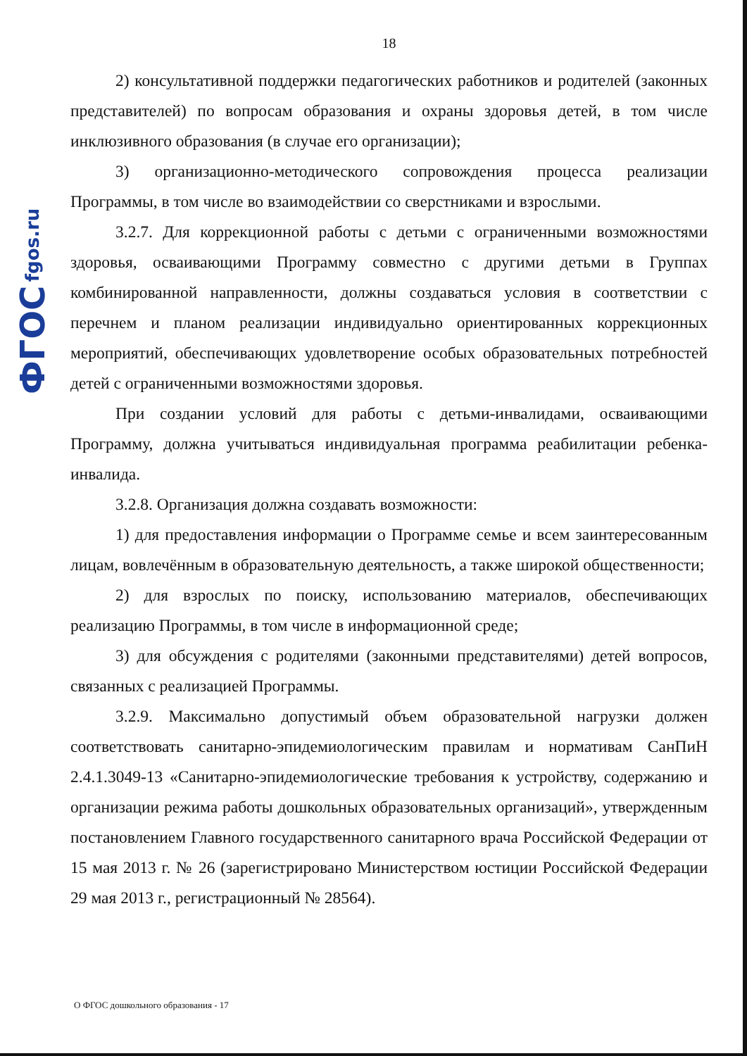ФГОС fgos.ru
18
2) консультативной поддержки педагогических работников и родителей (законных представителей) по вопросам образования и охраны здоровья детей, в том числе инклюзивного образования (в случае его организации);
3) организационно-методического сопровождения процесса реализации Программы, в том числе во взаимодействии со сверстниками и взрослыми.
3.2.7. Для коррекционной работы с детьми с ограниченными возможностями здоровья, осваивающими Программу совместно с другими детьми в Группах комбинированной направленности, должны создаваться условия в соответствии с перечнем и планом реализации индивидуально ориентированных коррекционных мероприятий, обеспечивающих удовлетворение особых образовательных потребностей детей с ограниченными возможностями здоровья.
При создании условий для работы с детьми-инвалидами, осваивающими Программу, должна учитываться индивидуальная программа реабилитации ребенка-инвалида.
3.2.8. Организация должна создавать возможности:
1) для предоставления информации о Программе семье и всем заинтересованным лицам, вовлечённым в образовательную деятельность, а также широкой общественности;
2) для взрослых по поиску, использованию материалов, обеспечивающих реализацию Программы, в том числе в информационной среде;
3) для обсуждения с родителями (законными представителями) детей вопросов, связанных с реализацией Программы.
3.2.9. Максимально допустимый объем образовательной нагрузки должен соответствовать санитарно-эпидемиологическим правилам и нормативам СанПиН 2.4.1.3049-13 «Санитарно-эпидемиологические требования к устройству, содержанию и организации режима работы дошкольных образовательных организаций», утвержденным постановлением Главного государственного санитарного врача Российской Федерации от 15 мая 2013 г. № 26 (зарегистрировано Министерством юстиции Российской Федерации 29 мая 2013 г., регистрационный № 28564).
О ФГОС дошкольного образования - 17